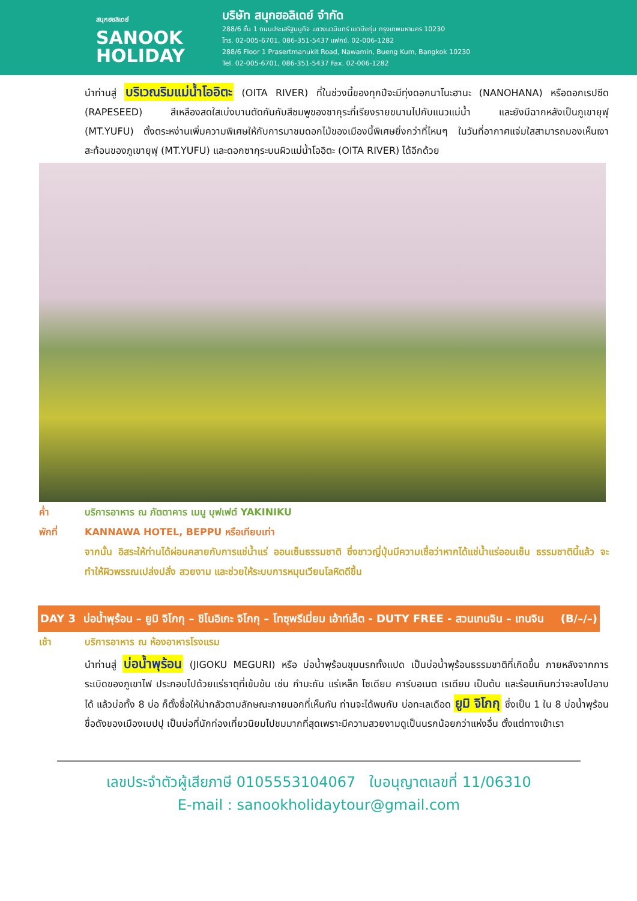สนุกฮอลิเดย์
SANOOK
HOLIDAY
บริษัท สนุกฮอลิเดย์ จำกัด
288/6 ชั้น 1 ถนนประเสริฐมนูกิจ แขวงนวมินทร์ เขตบึงกุ่ม กรุงเทพมหานคร 10230
โทร. 02-005-6701, 086-351-5437 แฟกซ์. 02-006-1282
288/6 Floor 1 Prasertmanukit Road, Nawamin, Bueng Kum, Bangkok 10230
Tel. 02-005-6701, 086-351-5437 Fax. 02-006-1282
นำท่านสู่ บริเวณริมแม่น้ำโออิตะ (OITA RIVER) ที่ในช่วงนี้ของทุกปีจะมีทุ่งดอกนาโนะฮานะ (NANOHANA) หรือดอกเรปซีด (RAPESEED) สีเหลืองสดใสเบ่งบานตัดกันกับสีชมพูของซากุระที่เรียงรายขนานไปกับแนวแม่น้ำ และยังมีฉากหลังเป็นภูเขายุฟุ (MT.YUFU) ตั้งตระหง่านเพิ่มความพิเศษให้กับการมาชมดอกไม้ของเมืองนี้พิเศษยิ่งกว่าที่ไหนๆ ในวันที่อากาศแจ่มใสสามารถมองเห็นเงาสะท้อนของภูเขายุฟุ (MT.YUFU) และดอกซากุระบนผิวแม่น้ำโออิตะ (OITA RIVER) ได้อีกด้วย
ค่ำ บริการอาหาร ณ ภัตตาคาร เมนู บุฟเฟต์ YAKINIKU
พักที่ KANNAWA HOTEL, BEPPU หรือเทียบเท่า
จากนั้น อิสระให้ท่านได้ผ่อนคลายกับการแช่น้ำแร่ ออนเซ็นธรรมชาติ ซึ่งชาวญี่ปุ่นมีความเชื่อว่าหากได้แช่น้ำแร่ออนเซ็น ธรรมชาตินี้แล้ว จะทำให้ผิวพรรณเปล่งปลั่ง สวยงาม และช่วยให้ระบบการหมุนเวียนโลหิตดีขึ้น
DAY 3 บ่อน้ำพุร้อน – ยูมิ จิโกกุ – ชิโนอิเกะ จิโกกุ – โทซุพรีเมี่ยม เอ้าท์เล็ต - DUTY FREE - สวนเทนจิน – เทนจิน (B/–/–)
เช้า บริการอาหาร ณ ห้องอาหารโรงแรม
นำท่านสู่ บ่อน้ำพุร้อน (JIGOKU MEGURI) หรือ บ่อน้ำพุร้อนขุมนรกทั้งแปด เป็นบ่อน้ำพุร้อนธรรมชาติที่เกิดขึ้น ภายหลังจากการระเบิดของภูเขาไฟ ประกอบไปด้วยแร่ธาตุที่เข้มข้น เช่น กำมะถัน แร่เหล็ก โซเดียม คาร์บอเนต เรเดียม เป็นต้น และร้อนเกินกว่าจะลงไปอาบได้ แล้วบ่อทั้ง 8 บ่อ ก็ตั้งชื่อให้น่ากลัวตามลักษณะภายนอกที่เห็นกัน ท่านจะได้พบกับ บ่อทะเลเดือด ยูมิ จิโกกุ ซึ่งเป็น 1 ใน 8 บ่อน้ำพุร้อนชื่อดังของเมืองเบปปุ เป็นบ่อที่นักท่องเที่ยวนิยมไปชมมากที่สุดเพราะมีความสวยงามดูเป็นนรกน้อยกว่าแห่งอื่น ตั้งแต่ทางเข้าเรา
เลขประจำตัวผู้เสียภาษี 0105553104067 ใบอนุญาตเลขที่ 11/06310
E-mail : sanookholidaytour@gmail.com